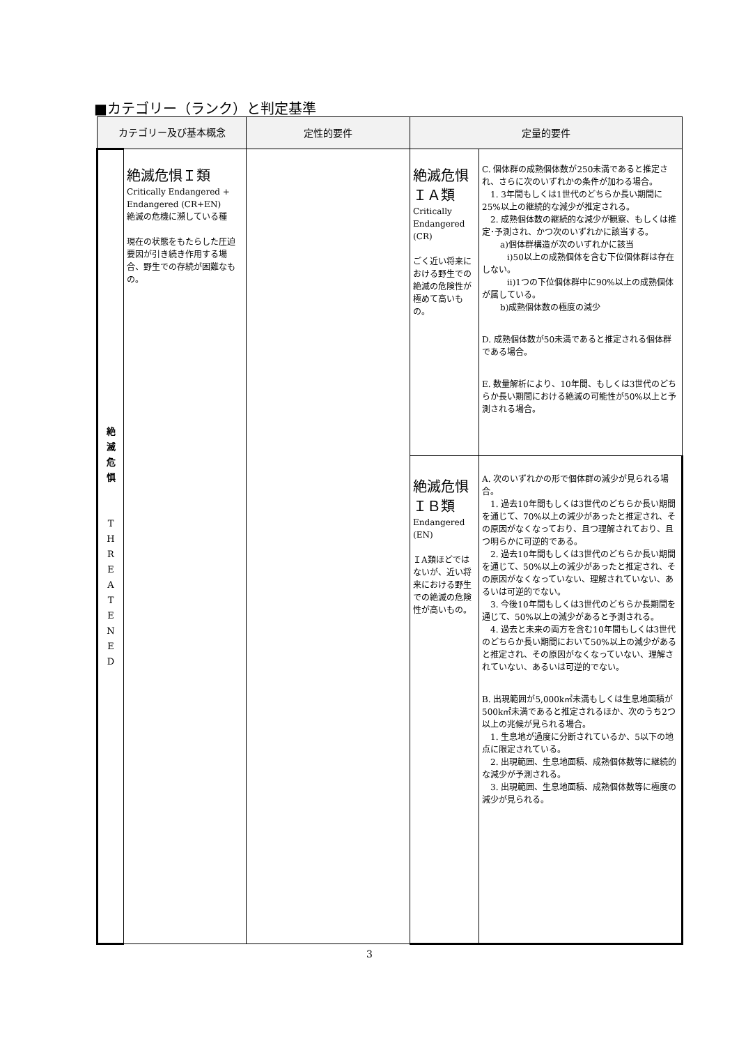■カテゴリー（ランク）と判定基準
| カテゴリー及び基本概念 | | 定性的要件 | 定量的要件 | |
| --- | --- | --- | --- | --- |
| 絶 滅 危 惧 T H R E A T E N E D | 絶滅危惧Ｉ類 Critically Endangered + Endangered (CR+EN) 絶滅の危機に瀕している種 現在の状態をもたらした圧迫要因が引き続き作用する場合、野生での存続が困難なもの。 | | 絶滅危惧 ＩＡ類 Critically Endangered (CR) ごく近い将来における野生での絶滅の危険性が極めて高いもの。 | C. 個体群の成熟個体数が250未満であると推定され、さらに次のいずれかの条件が加わる場合。 1. 3年間もしくは1世代のどちらか長い期間に25%以上の継続的な減少が推定される。 2. 成熟個体数の継続的な減少が観察、もしくは推定･予測され、かつ次のいずれかに該当する。 a)個体群構造が次のいずれかに該当 i)50以上の成熟個体を含む下位個体群は存在しない。 ii)1つの下位個体群中に90%以上の成熟個体が属している。 b)成熟個体数の極度の減少 D. 成熟個体数が50未満であると推定される個体群である場合。 E. 数量解析により、10年間、もしくは3世代のどちらか長い期間における絶滅の可能性が50%以上と予測される場合。 |
| | | | 絶滅危惧 ＩＢ類 Endangered (EN) ＩA類ほどではないが、近い将来における野生での絶滅の危険性が高いもの。 | A. 次のいずれかの形で個体群の減少が見られる場合。 1. 過去10年間もしくは3世代のどちらか長い期間を通じて、70%以上の減少があったと推定され、その原因がなくなっており、且つ理解されており、且つ明らかに可逆的である。 2. 過去10年間もしくは3世代のどちらか長い期間を通じて、50%以上の減少があったと推定され、その原因がなくなっていない、理解されていない、あるいは可逆的でない。 3. 今後10年間もしくは3世代のどちらか長期間を通じて、50%以上の減少があると予測される。 4. 過去と未来の両方を含む10年間もしくは3世代のどちらか長い期間において50%以上の減少があると推定され、その原因がなくなっていない、理解されていない、あるいは可逆的でない。 B. 出現範囲が5,000k㎡未満もしくは生息地面積が500k㎡未満であると推定されるほか、次のうち2つ以上の兆候が見られる場合。 1. 生息地が過度に分断されているか、5以下の地点に限定されている。 2. 出現範囲、生息地面積、成熟個体数等に継続的な減少が予測される。 3. 出現範囲、生息地面積、成熟個体数等に極度の減少が見られる。 |
3